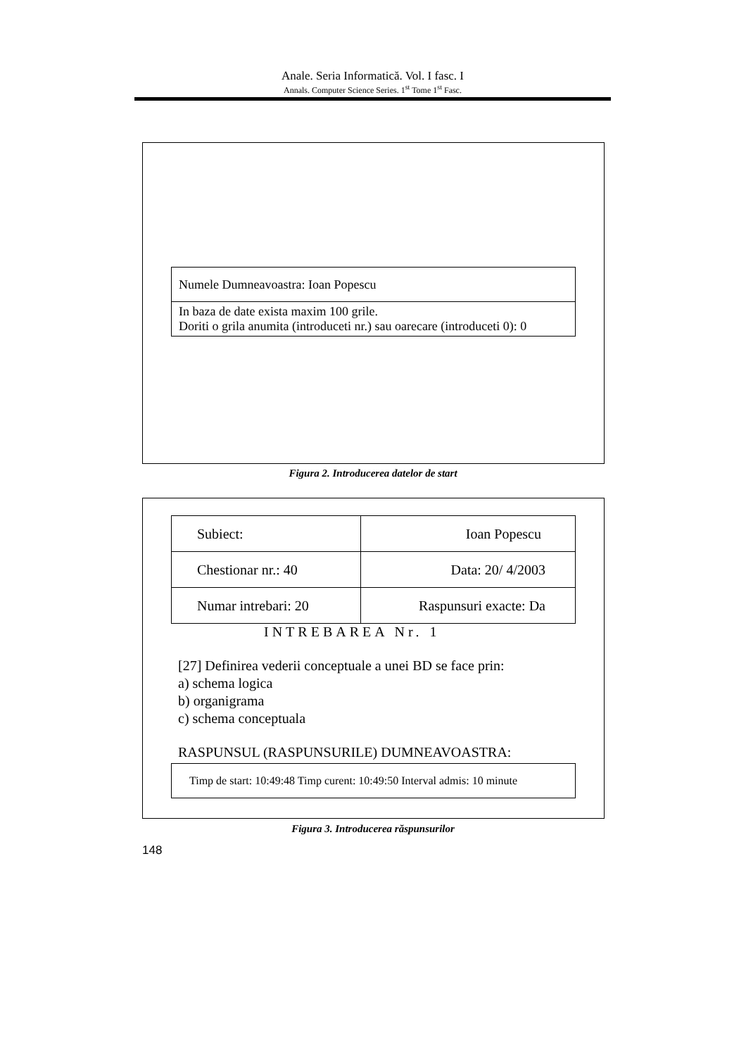Anale. Seria Informatică. Vol. I fasc. I
Annals. Computer Science Series. 1<sup>st</sup> Tome 1<sup>st</sup> Fasc.
| Numele Dumneavoastra: Ioan Popescu |
| In baza de date exista maxim 100 grile. Doriti o grila anumita (introduceti nr.) sau oarecare (introduceti 0): 0 |
Figura 2. Introducerea datelor de start
| Subiect: | Ioan Popescu |
| Chestionar nr.: 40 | Data: 20/ 4/2003 |
| Numar intrebari: 20 | Raspunsuri exacte: Da |
INTREBAREA Nr. 1
[27] Definirea vederii conceptuale a unei BD se face prin:
a) schema logica
b) organigrama
c) schema conceptuala
RASPUNSUL (RASPUNSURILE) DUMNEAVOASTRA:
| Timp de start: 10:49:48 Timp curent: 10:49:50 Interval admis: 10 minute |
Figura 3. Introducerea răspunsurilor
148